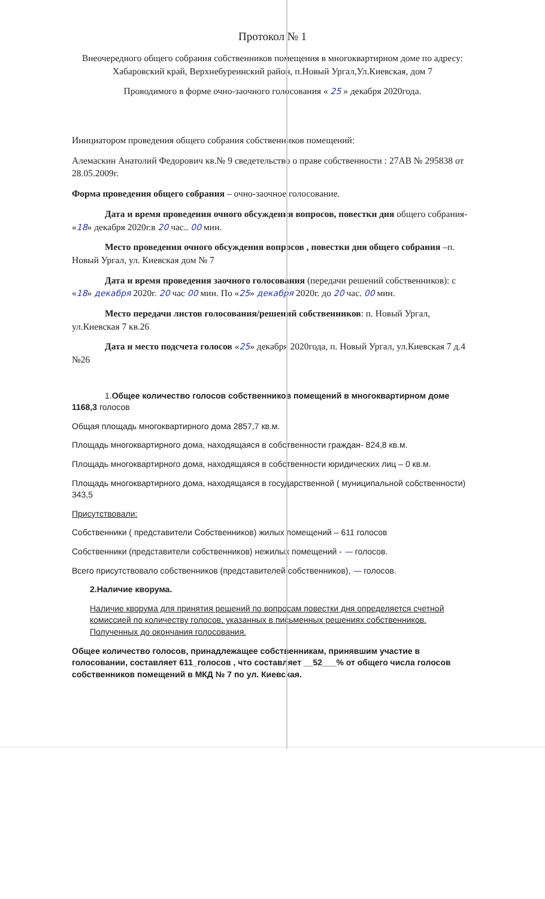Протокол № 1
Внеочередного общего собрания собственников помещения в многоквартирном доме по адресу: Хабаровский край, Верхнебуреинский район, п.Новый Ургал,Ул.Киевская, дом 7
Проводимого в форме очно-заочного голосования « 25 » декабря 2020года.
Инициатором проведения общего собрания собственников помещений:
Алемаскин Анатолий Федорович кв.№ 9 сведетельство о праве собственности : 27АВ № 295838 от 28.05.2009г.
Форма проведения общего собрания – очно-заочное голосование.
Дата и время проведения очного обсуждения вопросов, повестки дня общего собрания- «18» декабря 2020г.в 20 час.. 00 мин.
Место проведения очного обсуждения вопросов , повестки дня общего собрания –п. Новый Ургал, ул. Киевская дом № 7
Дата и время проведения заочного голосования (передачи решений собственников): с «18» декабря 2020г. 20 час 00 мин. По «25» декабря 2020г. до 20 час. 00 мин.
Место передачи листов голосования/решений собственников: п. Новый Ургал, ул.Киевская 7 кв.26
Дата и место подсчета голосов «25» декабря 2020года, п. Новый Ургал, ул.Киевская 7 д.4 №26
1.Общее количество голосов собственников помещений в многоквартирном доме 1168,3 голосов
Общая площадь многоквартирного дома 2857,7 кв.м.
Площадь многоквартирного дома, находящаяся в собственности граждан- 824,8 кв.м.
Площадь многоквартирного дома, находящаяся в собственности юридических лиц – 0 кв.м.
Площадь многоквартирного дома, находящаяся в государственной ( муниципальной собственности) 343,5
Присутствовали:
Собственники ( представители Собственников) жилых помещений – 611 голосов
Собственники (представители собственников) нежилых помещений - — голосов.
Всего присутствовало собственников (представителей собственников), — голосов.
2.Наличие кворума.
Наличие кворума для принятия решений по вопросам повестки дня определяется счетной комиссией по количеству голосов, указанных в письменных решениях собственников. Полученных до окончания голосования.
Общее количество голосов, принадлежащее собственникам, принявшим участие в голосовании, составляет 611_голосов , что составляет __52___% от общего числа голосов собственников помещений в МКД № 7 по ул. Киевская.